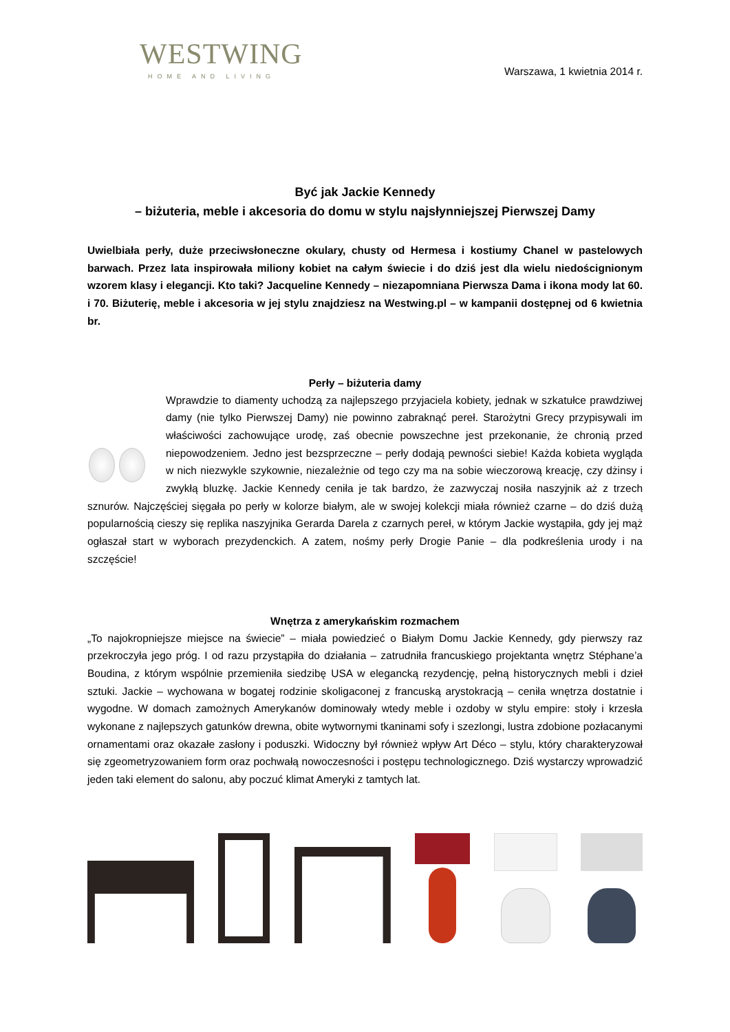WESTWING
HOME AND LIVING
Warszawa, 1 kwietnia 2014 r.
Być jak Jackie Kennedy
– biżuteria, meble i akcesoria do domu w stylu najsłynniejszej Pierwszej Damy
Uwielbiała perły, duże przeciwsłoneczne okulary, chusty od Hermesa i kostiumy Chanel w pastelowych barwach. Przez lata inspirowała miliony kobiet na całym świecie i do dziś jest dla wielu niedoścignionym wzorem klasy i elegancji. Kto taki? Jacqueline Kennedy – niezapomniana Pierwsza Dama i ikona mody lat 60. i 70. Biżuterię, meble i akcesoria w jej stylu znajdziesz na Westwing.pl – w kampanii dostępnej od 6 kwietnia br.
Perły – biżuteria damy
Wprawdzie to diamenty uchodzą za najlepszego przyjaciela kobiety, jednak w szkatułce prawdziwej damy (nie tylko Pierwszej Damy) nie powinno zabraknąć pereł. Starożytni Grecy przypisywali im właściwości zachowujące urodę, zaś obecnie powszechne jest przekonanie, że chronią przed niepowodzeniem. Jedno jest bezsprzeczne – perły dodają pewności siebie! Każda kobieta wygląda w nich niezwykle szykownie, niezależnie od tego czy ma na sobie wieczorową kreację, czy dżinsy i zwykłą bluzkę. Jackie Kennedy ceniła je tak bardzo, że zazwyczaj nosiła naszyjnik aż z trzech sznurów. Najczęściej sięgała po perły w kolorze białym, ale w swojej kolekcji miała również czarne – do dziś dużą popularnością cieszy się replika naszyjnika Gerarda Darela z czarnych pereł, w którym Jackie wystąpiła, gdy jej mąż ogłaszał start w wyborach prezydenckich. A zatem, nośmy perły Drogie Panie – dla podkreślenia urody i na szczęście!
Wnętrza z amerykańskim rozmachem
„To najokropniejsze miejsce na świecie” – miała powiedzieć o Białym Domu Jackie Kennedy, gdy pierwszy raz przekroczyła jego próg. I od razu przystąpiła do działania – zatrudniła francuskiego projektanta wnętrz Stéphane’a Boudina, z którym wspólnie przemieniła siedzibę USA w elegancką rezydencję, pełną historycznych mebli i dzieł sztuki. Jackie – wychowana w bogatej rodzinie skoligaconej z francuską arystokracją – ceniła wnętrza dostatnie i wygodne. W domach zamożnych Amerykanów dominowały wtedy meble i ozdoby w stylu empire: stoły i krzesła wykonane z najlepszych gatunków drewna, obite wytwornymi tkaninami sofy i szezlongi, lustra zdobione pozłacanymi ornamentami oraz okazałe zasłony i poduszki. Widoczny był również wpływ Art Déco – stylu, który charakteryzował się zgeometryzowaniem form oraz pochwałą nowoczesności i postępu technologicznego. Dziś wystarczy wprowadzić jeden taki element do salonu, aby poczuć klimat Ameryki z tamtych lat.